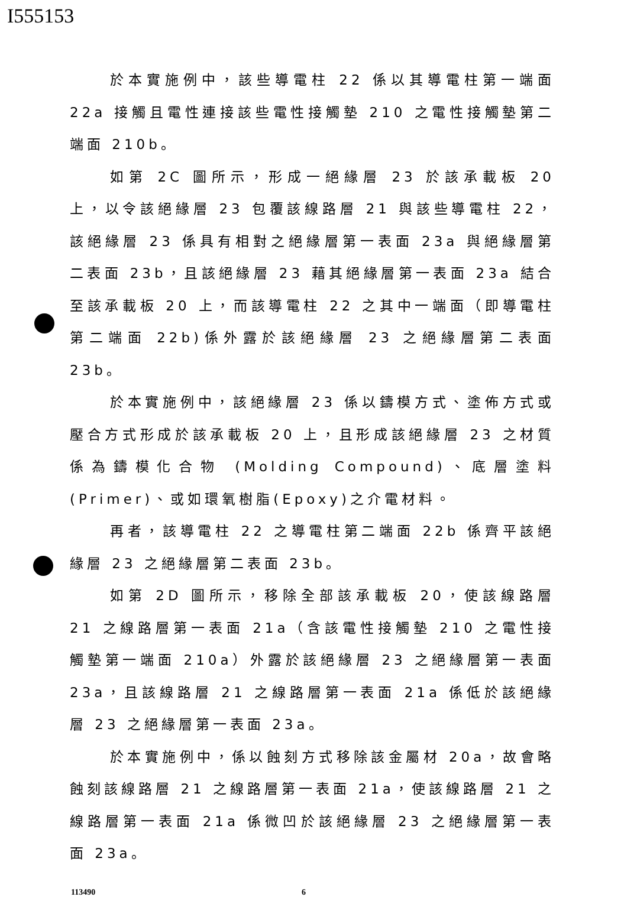I555153
於本實施例中，該些導電柱 22 係以其導電柱第一端面 22a 接觸且電性連接該些電性接觸墊 210 之電性接觸墊第二端面 210b。
如第 2C 圖所示，形成一絕緣層 23 於該承載板 20 上，以令該絕緣層 23 包覆該線路層 21 與該些導電柱 22，該絕緣層 23 係具有相對之絕緣層第一表面 23a 與絕緣層第二表面 23b，且該絕緣層 23 藉其絕緣層第一表面 23a 結合至該承載板 20 上，而該導電柱 22 之其中一端面（即導電柱第二端面 22b)係外露於該絕緣層 23 之絕緣層第二表面 23b。
於本實施例中，該絕緣層 23 係以鑄模方式、塗佈方式或壓合方式形成於該承載板 20 上，且形成該絕緣層 23 之材質係為鑄模化合物 (Molding Compound)、底層塗料 (Primer)、或如環氧樹脂(Epoxy)之介電材料。
再者，該導電柱 22 之導電柱第二端面 22b 係齊平該絕緣層 23 之絕緣層第二表面 23b。
如第 2D 圖所示，移除全部該承載板 20，使該線路層 21 之線路層第一表面 21a（含該電性接觸墊 210 之電性接觸墊第一端面 210a）外露於該絕緣層 23 之絕緣層第一表面 23a，且該線路層 21 之線路層第一表面 21a 係低於該絕緣層 23 之絕緣層第一表面 23a。
於本實施例中，係以蝕刻方式移除該金屬材 20a，故會略蝕刻該線路層 21 之線路層第一表面 21a，使該線路層 21 之線路層第一表面 21a 係微凹於該絕緣層 23 之絕緣層第一表面 23a。
113490 6